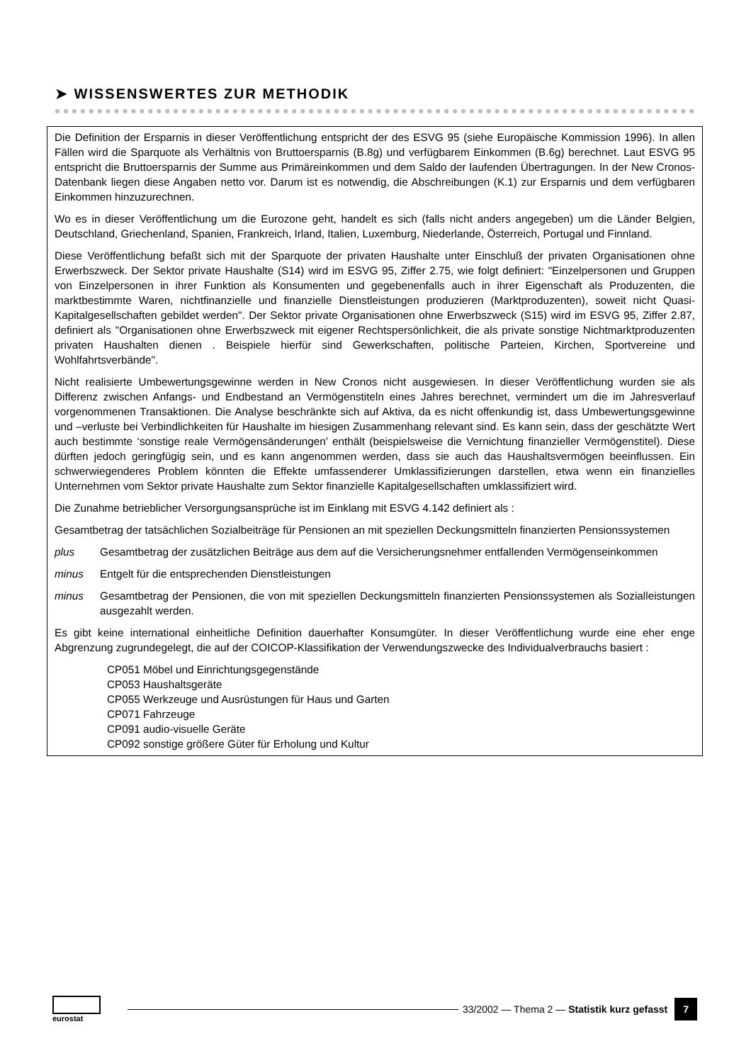➤ WISSENSWERTES ZUR METHODIK
Die Definition der Ersparnis in dieser Veröffentlichung entspricht der des ESVG 95 (siehe Europäische Kommission 1996). In allen Fällen wird die Sparquote als Verhältnis von Bruttoersparnis (B.8g) und verfügbarem Einkommen (B.6g) berechnet. Laut ESVG 95 entspricht die Bruttoersparnis der Summe aus Primäreinkommen und dem Saldo der laufenden Übertragungen. In der New Cronos-Datenbank liegen diese Angaben netto vor. Darum ist es notwendig, die Abschreibungen (K.1) zur Ersparnis und dem verfügbaren Einkommen hinzuzurechnen.
Wo es in dieser Veröffentlichung um die Eurozone geht, handelt es sich (falls nicht anders angegeben) um die Länder Belgien, Deutschland, Griechenland, Spanien, Frankreich, Irland, Italien, Luxemburg, Niederlande, Österreich, Portugal und Finnland.
Diese Veröffentlichung befaßt sich mit der Sparquote der privaten Haushalte unter Einschluß der privaten Organisationen ohne Erwerbszweck. Der Sektor private Haushalte (S14) wird im ESVG 95, Ziffer 2.75, wie folgt definiert: "Einzelpersonen und Gruppen von Einzelpersonen in ihrer Funktion als Konsumenten und gegebenenfalls auch in ihrer Eigenschaft als Produzenten, die marktbestimmte Waren, nichtfinanzielle und finanzielle Dienstleistungen produzieren (Marktproduzenten), soweit nicht Quasi-Kapitalgesellschaften gebildet werden". Der Sektor private Organisationen ohne Erwerbszweck (S15) wird im ESVG 95, Ziffer 2.87, definiert als "Organisationen ohne Erwerbszweck mit eigener Rechtspersönlichkeit, die als private sonstige Nichtmarktproduzenten privaten Haushalten dienen . Beispiele hierfür sind Gewerkschaften, politische Parteien, Kirchen, Sportvereine und Wohlfahrtsverbände".
Nicht realisierte Umbewertungsgewinne werden in New Cronos nicht ausgewiesen. In dieser Veröffentlichung wurden sie als Differenz zwischen Anfangs- und Endbestand an Vermögenstiteln eines Jahres berechnet, vermindert um die im Jahresverlauf vorgenommenen Transaktionen. Die Analyse beschränkte sich auf Aktiva, da es nicht offenkundig ist, dass Umbewertungsgewinne und –verluste bei Verbindlichkeiten für Haushalte im hiesigen Zusammenhang relevant sind. Es kann sein, dass der geschätzte Wert auch bestimmte ‘sonstige reale Vermögensänderungen’ enthält (beispielsweise die Vernichtung finanzieller Vermögenstitel). Diese dürften jedoch geringfügig sein, und es kann angenommen werden, dass sie auch das Haushaltsvermögen beeinflussen. Ein schwerwiegenderes Problem könnten die Effekte umfassenderer Umklassifizierungen darstellen, etwa wenn ein finanzielles Unternehmen vom Sektor private Haushalte zum Sektor finanzielle Kapitalgesellschaften umklassifiziert wird.
Die Zunahme betrieblicher Versorgungsansprüche ist im Einklang mit ESVG 4.142 definiert als :
Gesamtbetrag der tatsächlichen Sozialbeiträge für Pensionen an mit speziellen Deckungsmitteln finanzierten Pensionssystemen
plus Gesamtbetrag der zusätzlichen Beiträge aus dem auf die Versicherungsnehmer entfallenden Vermögenseinkommen
minus Entgelt für die entsprechenden Dienstleistungen
minus Gesamtbetrag der Pensionen, die von mit speziellen Deckungsmitteln finanzierten Pensionssystemen als Sozialleistungen ausgezahlt werden.
Es gibt keine international einheitliche Definition dauerhafter Konsumgüter. In dieser Veröffentlichung wurde eine eher enge Abgrenzung zugrundegelegt, die auf der COICOP-Klassifikation der Verwendungszwecke des Individualverbrauchs basiert :
CP051 Möbel und Einrichtungsgegenstände
CP053 Haushaltsgeräte
CP055 Werkzeuge und Ausrüstungen für Haus und Garten
CP071 Fahrzeuge
CP091 audio-visuelle Geräte
CP092 sonstige größere Güter für Erholung und Kultur
eurostat
33/2002 — Thema 2 — Statistik kurz gefasst 7